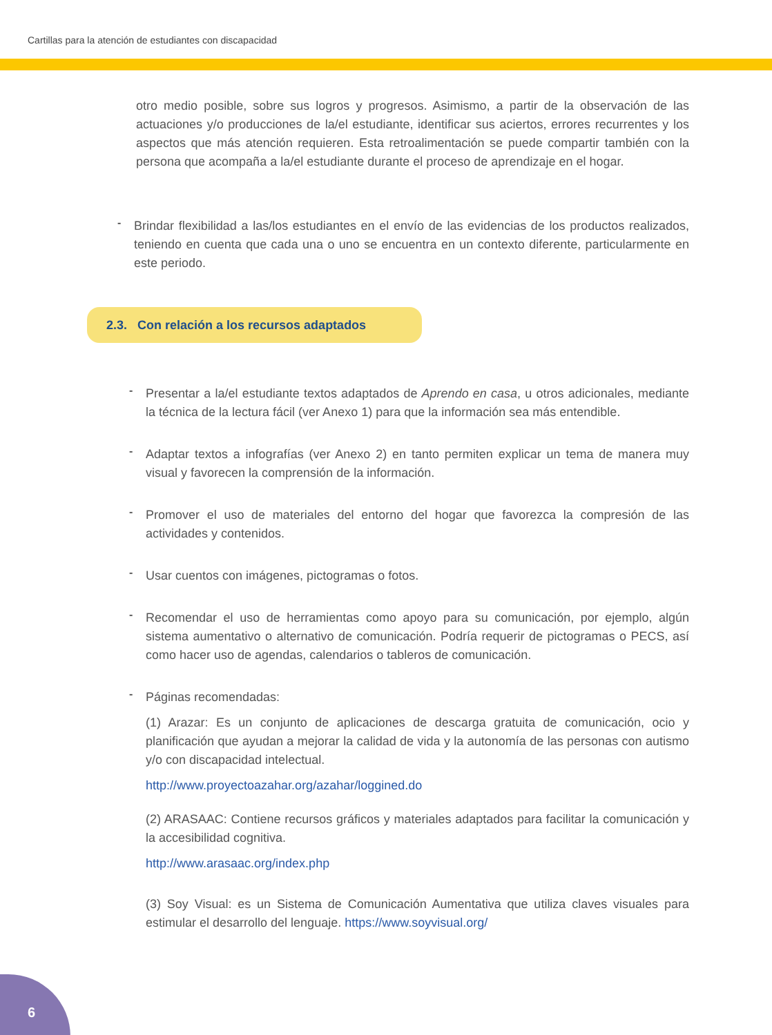Cartillas para la atención de estudiantes con discapacidad
otro medio posible, sobre sus logros y progresos. Asimismo, a partir de la observación de las actuaciones y/o producciones de la/el estudiante, identificar sus aciertos, errores recurrentes y los aspectos que más atención requieren. Esta retroalimentación se puede compartir también con la persona que acompaña a la/el estudiante durante el proceso de aprendizaje en el hogar.
-
Brindar flexibilidad a las/los estudiantes en el envío de las evidencias de los productos realizados, teniendo en cuenta que cada una o uno se encuentra en un contexto diferente, particularmente en este periodo.
2.3. Con relación a los recursos adaptados
-
Presentar a la/el estudiante textos adaptados de Aprendo en casa, u otros adicionales, mediante la técnica de la lectura fácil (ver Anexo 1) para que la información sea más entendible.
-
Adaptar textos a infografías (ver Anexo 2) en tanto permiten explicar un tema de manera muy visual y favorecen la comprensión de la información.
-
Promover el uso de materiales del entorno del hogar que favorezca la compresión de las actividades y contenidos.
-
Usar cuentos con imágenes, pictogramas o fotos.
-
Recomendar el uso de herramientas como apoyo para su comunicación, por ejemplo, algún sistema aumentativo o alternativo de comunicación. Podría requerir de pictogramas o PECS, así como hacer uso de agendas, calendarios o tableros de comunicación.
-
Páginas recomendadas:
(1) Arazar: Es un conjunto de aplicaciones de descarga gratuita de comunicación, ocio y planificación que ayudan a mejorar la calidad de vida y la autonomía de las personas con autismo y/o con discapacidad intelectual.
http://www.proyectoazahar.org/azahar/loggined.do
(2) ARASAAC: Contiene recursos gráficos y materiales adaptados para facilitar la comunicación y la accesibilidad cognitiva.
http://www.arasaac.org/index.php
(3) Soy Visual: es un Sistema de Comunicación Aumentativa que utiliza claves visuales para estimular el desarrollo del lenguaje. https://www.soyvisual.org/
6